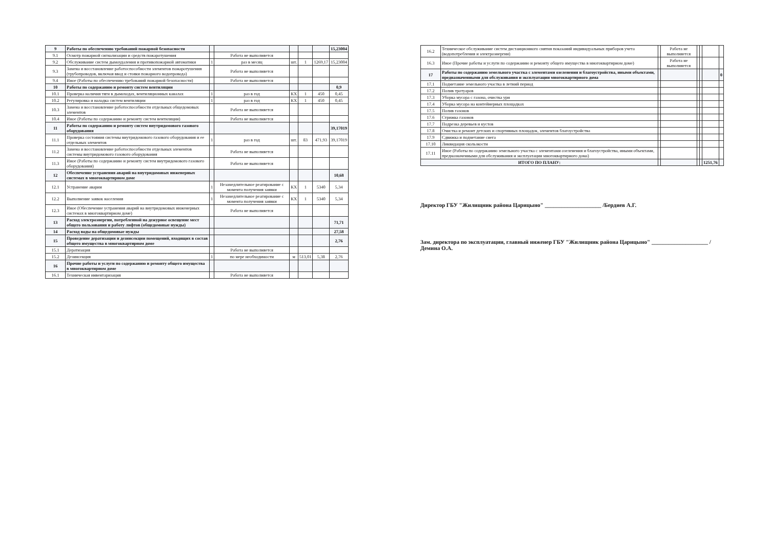| 9 | Работы по обеспечению требований пожарной безопасности | | | | | | 15,23004 |
| 9.1 | Осмотр пожарной сигнализации и средств пожаротушения | | Работа не выполняется | | | | |
| 9.2 | Обслуживание систем дымоудаления и противопожарной автоматики | 1 | раз в месяц | шт. | 1 | 1269,17 | 15,23004 |
| 9.3 | Замена и восстановление работоспособности элементов пожаротушения (трубопроводов, включая ввод и стояки пожарного водопровода) | | Работа не выполняется | | | | |
| 9.4 | Иное (Работы по обеспечению требований пожарной безопасности) | | Работа не выполняется | | | | |
| 10 | Работы по содержанию и ремонту систем вентиляции | | | | | | 0,9 |
| 10.1 | Проверка наличия тяги в дымоходах, вентиляционных каналах | 1 | раз в год | КХ | 1 | 450 | 0,45 |
| 10.2 | Регулировка и наладка систем вентиляции | 1 | раз в год | КХ | 1 | 450 | 0,45 |
| 10.3 | Замена и восстановление работоспособности отдельных общедомовых элементов | | Работа не выполняется | | | | |
| 10.4 | Иное (Работы по содержанию и ремонту систем вентиляции) | | Работа не выполняется | | | | |
| 11 | Работы по содержанию и ремонту систем внутридомового газового оборудования | | | | | | 39,17019 |
| 11.1 | Проверка состояния системы внутридомового газового оборудования и ее отдельных элементов | 1 | раз в год | шт. | 83 | 471,93 | 39,17019 |
| 11.2 | Замена и восстановление работоспособности отдельных элементов системы внутридомового газового оборудования | | Работа не выполняется | | | | |
| 11.3 | Иное (Работы по содержанию и ремонту систем внутридомового газового оборудования) | | Работа не выполняется | | | | |
| 12 | Обеспечение устранения аварий на внутридомовых инженерных системах в многоквартирном доме | | | | | | 10,68 |
| 12.1 | Устранение аварии | 1 | Незамедлительное реагирование с момента получения заявки | КХ | 1 | 5340 | 5,34 |
| 12.2 | Выполнение заявок населения | 1 | Незамедлительное реагирование с момента получения заявки | КХ | 1 | 5340 | 5,34 |
| 12.3 | Иное (Обеспечение устранения аварий на внутридомовых инженерных системах в многоквартирном доме) | | Работа не выполняется | | | | |
| 13 | Расход электроэнергии, потребленной на дежурное освещение мест общего пользования и работу лифтов (общедомовые нужды) | | | | | | 71,71 |
| 14 | Расход воды на общедомовые нужды | | | | | | 27,58 |
| 15 | Проведение дератизации и дезинсекции помещений, входящих в состав общего имущества в многоквартирном доме | | | | | | 2,76 |
| 15.1 | Дератизация | | Работа не выполняется | | | | |
| 15.2 | Дезинсекция | 1 | по мере необходимости | м | 513,01 | 5,38 | 2,76 |
| 16 | Прочие работы и услуги по содержанию и ремонту общего имущества в многоквартирном доме | | | | | | |
| 16.1 | Техническая инвентаризация | | Работа не выполняется | | | | |
| 16.2 | Техническое обслуживание систем дистанционного снятия показаний индивидуальных приборов учета (водопотребления и электроэнергии) | | Работа не выполняется | | | | |
| 16.3 | Иное (Прочие работы и услуги по содержанию и ремонту общего имущества в многоквартирном доме) | | Работа не выполняется | | | | |
| 17 | Работы по содержанию земельного участка с элементами озеленения и благоустройства, иными объектами, предназначенными для обслуживания и эксплуатации многоквартирного дома | | | | | | 0 |
| 17.1 | Подметание земельного участка в летний период | | | | | | |
| 17.2 | Полив тротуаров | | | | | | |
| 17.3 | Уборка мусора с газона, очистка урн | | | | | | |
| 17.4 | Уборка мусора на контейнерных площадках | | | | | | |
| 17.5 | Полив газонов | | | | | | |
| 17.6 | Стрижка газонов | | | | | | |
| 17.7 | Подрезка деревьев и кустов | | | | | | |
| 17.8 | Очистка и ремонт детских и спортивных площадок, элементов благоустройства | | | | | | |
| 17.9 | Сдвижка и подметание снега | | | | | | |
| 17.10 | Ликвидация скользкости | | | | | | |
| 17.11 | Иное (Работы по содержанию земельного участка с элементами озеленения и благоустройства, иными объектами, предназначенными для обслуживания и эксплуатации многоквартирного дома) | | | | | | |
| ИТОГО ПО ПЛАНУ: | | | | | | 1251,76 | |
Директор ГБУ "Жилищник района Царицыно" ____________________ /Бердиев А.Г.
Зам. директора по эксплуатации, главный инженер ГБУ "Жилищник района Царицыно" ____________________ /Демина О.А.